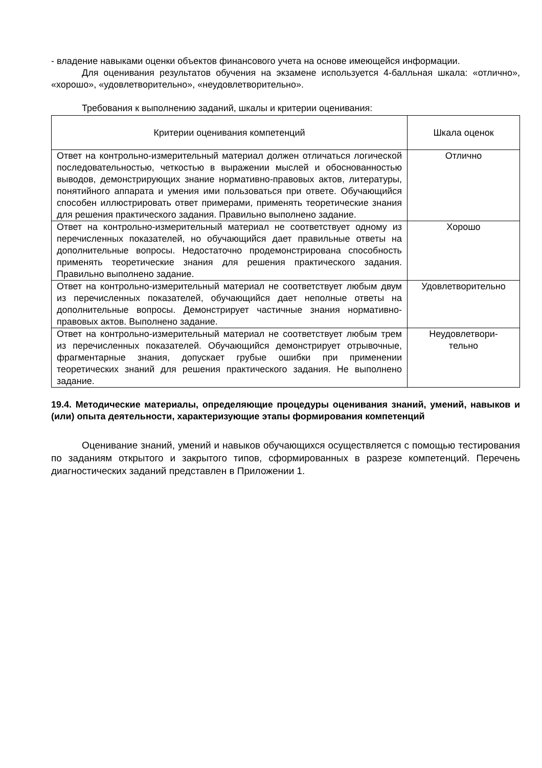- владение навыками оценки объектов финансового учета на основе имеющейся информации.
Для оценивания результатов обучения на экзамене используется 4-балльная шкала: «отлично», «хорошо», «удовлетворительно», «неудовлетворительно».
Требования к выполнению заданий, шкалы и критерии оценивания:
| Критерии оценивания компетенций | Шкала оценок |
| --- | --- |
| Ответ на контрольно-измерительный материал должен отличаться логической последовательностью, четкостью в выражении мыслей и обоснованностью выводов, демонстрирующих знание нормативно-правовых актов, литературы, понятийного аппарата и умения ими пользоваться при ответе. Обучающийся способен иллюстрировать ответ примерами, применять теоретические знания для решения практического задания. Правильно выполнено задание. | Отлично |
| Ответ на контрольно-измерительный материал не соответствует одному из перечисленных показателей, но обучающийся дает правильные ответы на дополнительные вопросы. Недостаточно продемонстрирована способность применять теоретические знания для решения практического задания. Правильно выполнено задание. | Хорошо |
| Ответ на контрольно-измерительный материал не соответствует любым двум из перечисленных показателей, обучающийся дает неполные ответы на дополнительные вопросы. Демонстрирует частичные знания нормативно-правовых актов. Выполнено задание. | Удовлетворительно |
| Ответ на контрольно-измерительный материал не соответствует любым трем из перечисленных показателей. Обучающийся демонстрирует отрывочные, фрагментарные знания, допускает грубые ошибки при применении теоретических знаний для решения практического задания. Не выполнено задание. | Неудовлетвори- тельно |
19.4. Методические материалы, определяющие процедуры оценивания знаний, умений, навыков и (или) опыта деятельности, характеризующие этапы формирования компетенций
Оценивание знаний, умений и навыков обучающихся осуществляется с помощью тестирования по заданиям открытого и закрытого типов, сформированных в разрезе компетенций. Перечень диагностических заданий представлен в Приложении 1.